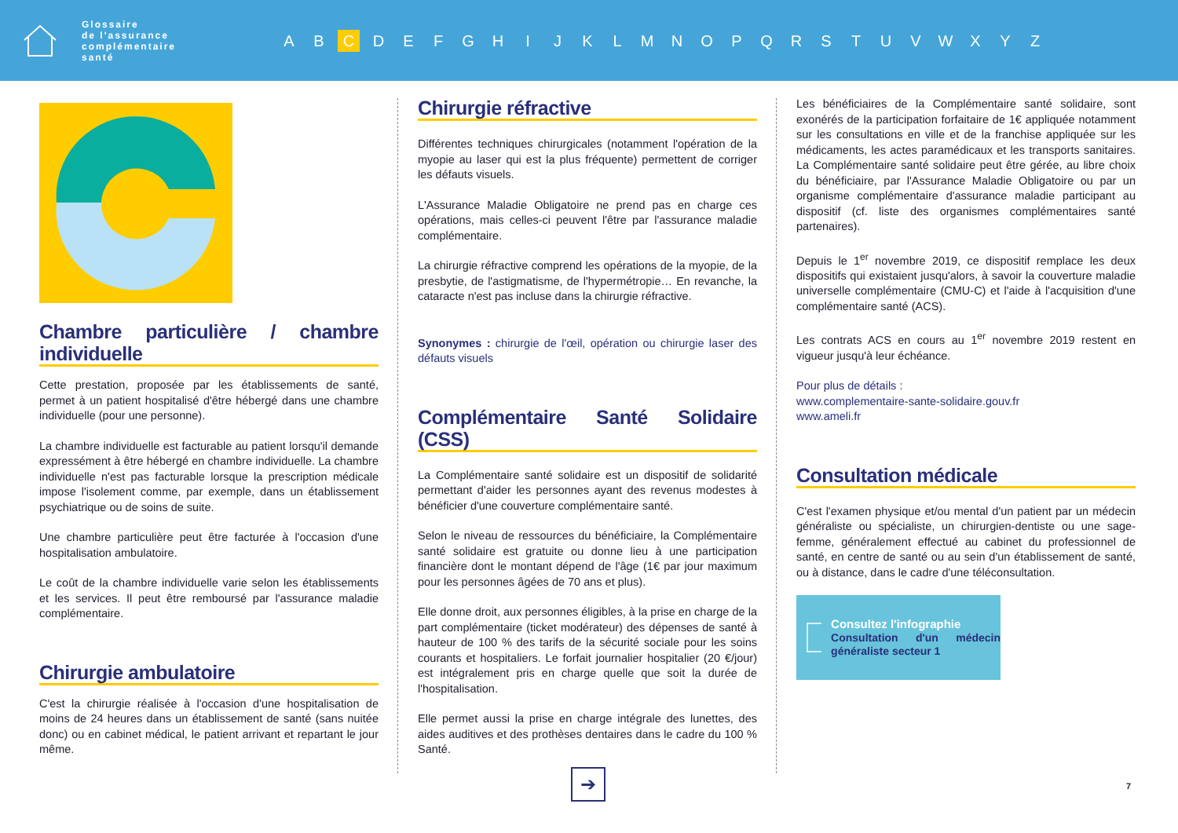Glossaire
de l'assurance
complémentaire
santé
A B C D E F G H I J K L M N O P Q R S T U V W X Y Z
Chambre particulière / chambre individuelle
Cette prestation, proposée par les établissements de santé, permet à un patient hospitalisé d'être hébergé dans une chambre individuelle (pour une personne).
La chambre individuelle est facturable au patient lorsqu'il demande expressément à être hébergé en chambre individuelle. La chambre individuelle n'est pas facturable lorsque la prescription médicale impose l'isolement comme, par exemple, dans un établissement psychiatrique ou de soins de suite.
Une chambre particulière peut être facturée à l'occasion d'une hospitalisation ambulatoire.
Le coût de la chambre individuelle varie selon les établissements et les services. Il peut être remboursé par l'assurance maladie complémentaire.
Chirurgie ambulatoire
C'est la chirurgie réalisée à l'occasion d'une hospitalisation de moins de 24 heures dans un établissement de santé (sans nuitée donc) ou en cabinet médical, le patient arrivant et repartant le jour même.
Chirurgie réfractive
Différentes techniques chirurgicales (notamment l'opération de la myopie au laser qui est la plus fréquente) permettent de corriger les défauts visuels.
L'Assurance Maladie Obligatoire ne prend pas en charge ces opérations, mais celles-ci peuvent l'être par l'assurance maladie complémentaire.
La chirurgie réfractive comprend les opérations de la myopie, de la presbytie, de l'astigmatisme, de l'hypermétropie… En revanche, la cataracte n'est pas incluse dans la chirurgie réfractive.
Synonymes : chirurgie de l'œil, opération ou chirurgie laser des défauts visuels
Complémentaire Santé Solidaire (CSS)
La Complémentaire santé solidaire est un dispositif de solidarité permettant d'aider les personnes ayant des revenus modestes à bénéficier d'une couverture complémentaire santé.
Selon le niveau de ressources du bénéficiaire, la Complémentaire santé solidaire est gratuite ou donne lieu à une participation financière dont le montant dépend de l'âge (1€ par jour maximum pour les personnes âgées de 70 ans et plus).
Elle donne droit, aux personnes éligibles, à la prise en charge de la part complémentaire (ticket modérateur) des dépenses de santé à hauteur de 100 % des tarifs de la sécurité sociale pour les soins courants et hospitaliers. Le forfait journalier hospitalier (20 €/jour) est intégralement pris en charge quelle que soit la durée de l'hospitalisation.
Elle permet aussi la prise en charge intégrale des lunettes, des aides auditives et des prothèses dentaires dans le cadre du 100 % Santé.
Les bénéficiaires de la Complémentaire santé solidaire, sont exonérés de la participation forfaitaire de 1€ appliquée notamment sur les consultations en ville et de la franchise appliquée sur les médicaments, les actes paramédicaux et les transports sanitaires. La Complémentaire santé solidaire peut être gérée, au libre choix du bénéficiaire, par l'Assurance Maladie Obligatoire ou par un organisme complémentaire d'assurance maladie participant au dispositif (cf. liste des organismes complémentaires santé partenaires).
Depuis le 1<sup>er</sup> novembre 2019, ce dispositif remplace les deux dispositifs qui existaient jusqu'alors, à savoir la couverture maladie universelle complémentaire (CMU-C) et l'aide à l'acquisition d'une complémentaire santé (ACS).
Les contrats ACS en cours au 1<sup>er</sup> novembre 2019 restent en vigueur jusqu'à leur échéance.
Pour plus de détails :
www.complementaire-sante-solidaire.gouv.fr
www.ameli.fr
Consultation médicale
C'est l'examen physique et/ou mental d'un patient par un médecin généraliste ou spécialiste, un chirurgien-dentiste ou une sage-femme, généralement effectué au cabinet du professionnel de santé, en centre de santé ou au sein d'un établissement de santé, ou à distance, dans le cadre d'une téléconsultation.
Consultez l'infographie
Consultation d'un médecin généraliste secteur 1
➔
7